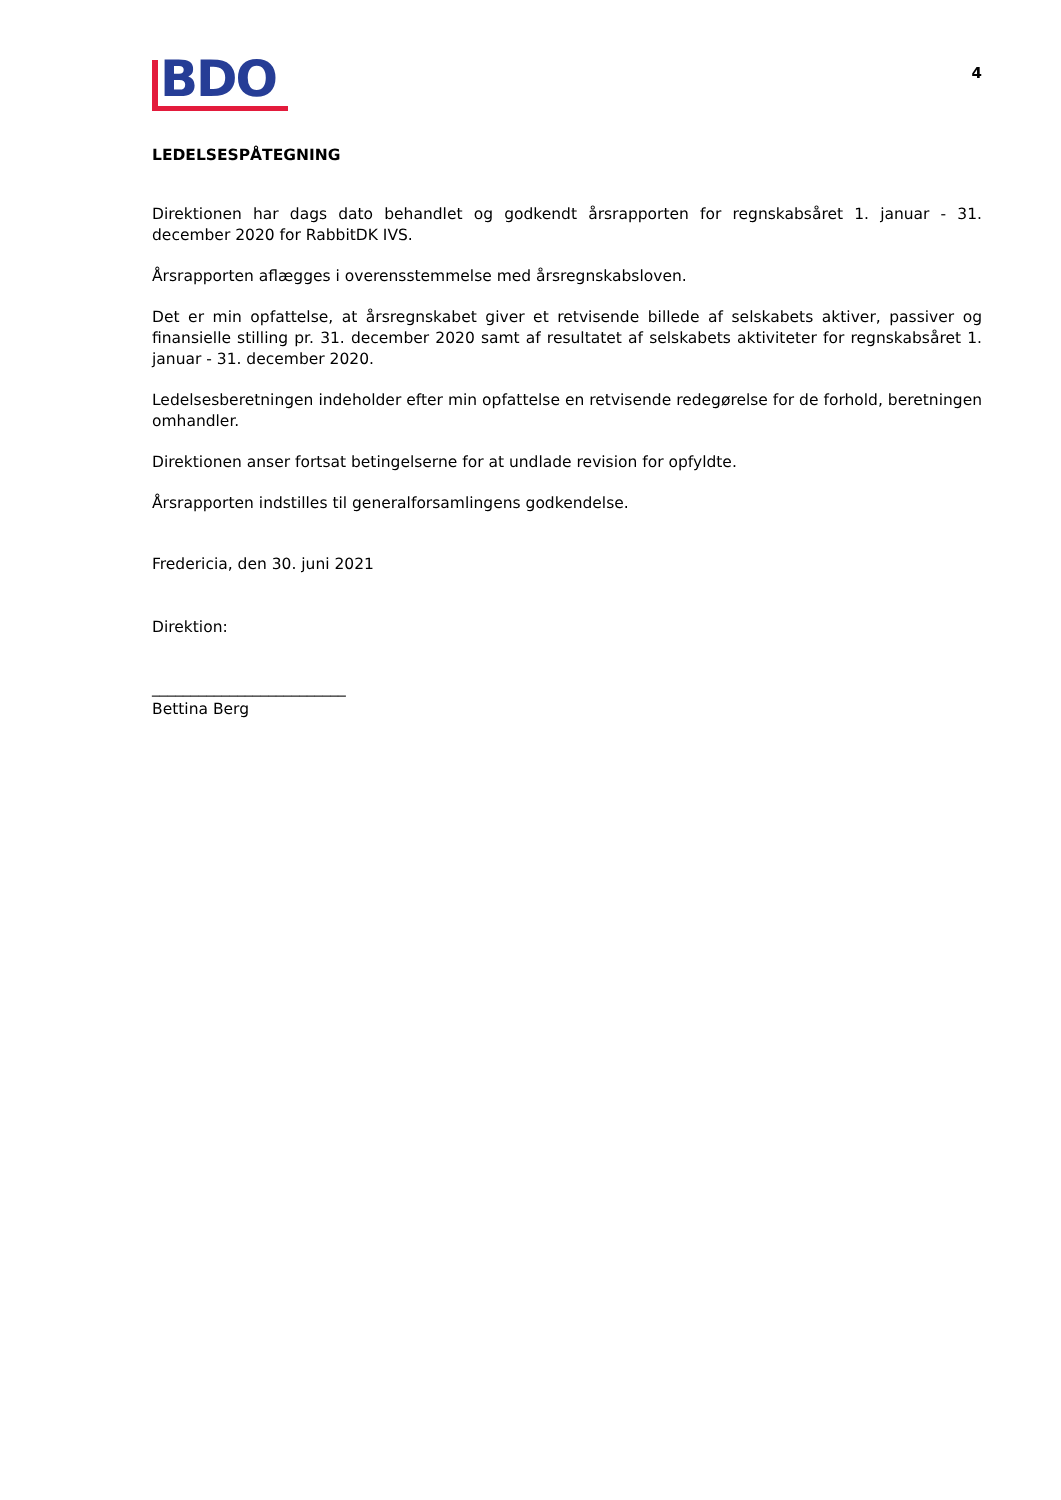BDO
4
LEDELSESPÅTEGNING
Direktionen har dags dato behandlet og godkendt årsrapporten for regnskabsåret 1. januar - 31. december 2020 for RabbitDK IVS.
Årsrapporten aflægges i overensstemmelse med årsregnskabsloven.
Det er min opfattelse, at årsregnskabet giver et retvisende billede af selskabets aktiver, passiver og finansielle stilling pr. 31. december 2020 samt af resultatet af selskabets aktiviteter for regnskabsåret 1. januar - 31. december 2020.
Ledelsesberetningen indeholder efter min opfattelse en retvisende redegørelse for de forhold, beretningen omhandler.
Direktionen anser fortsat betingelserne for at undlade revision for opfyldte.
Årsrapporten indstilles til generalforsamlingens godkendelse.
Fredericia, den 30. juni 2021
Direktion:
_________________________
Bettina Berg